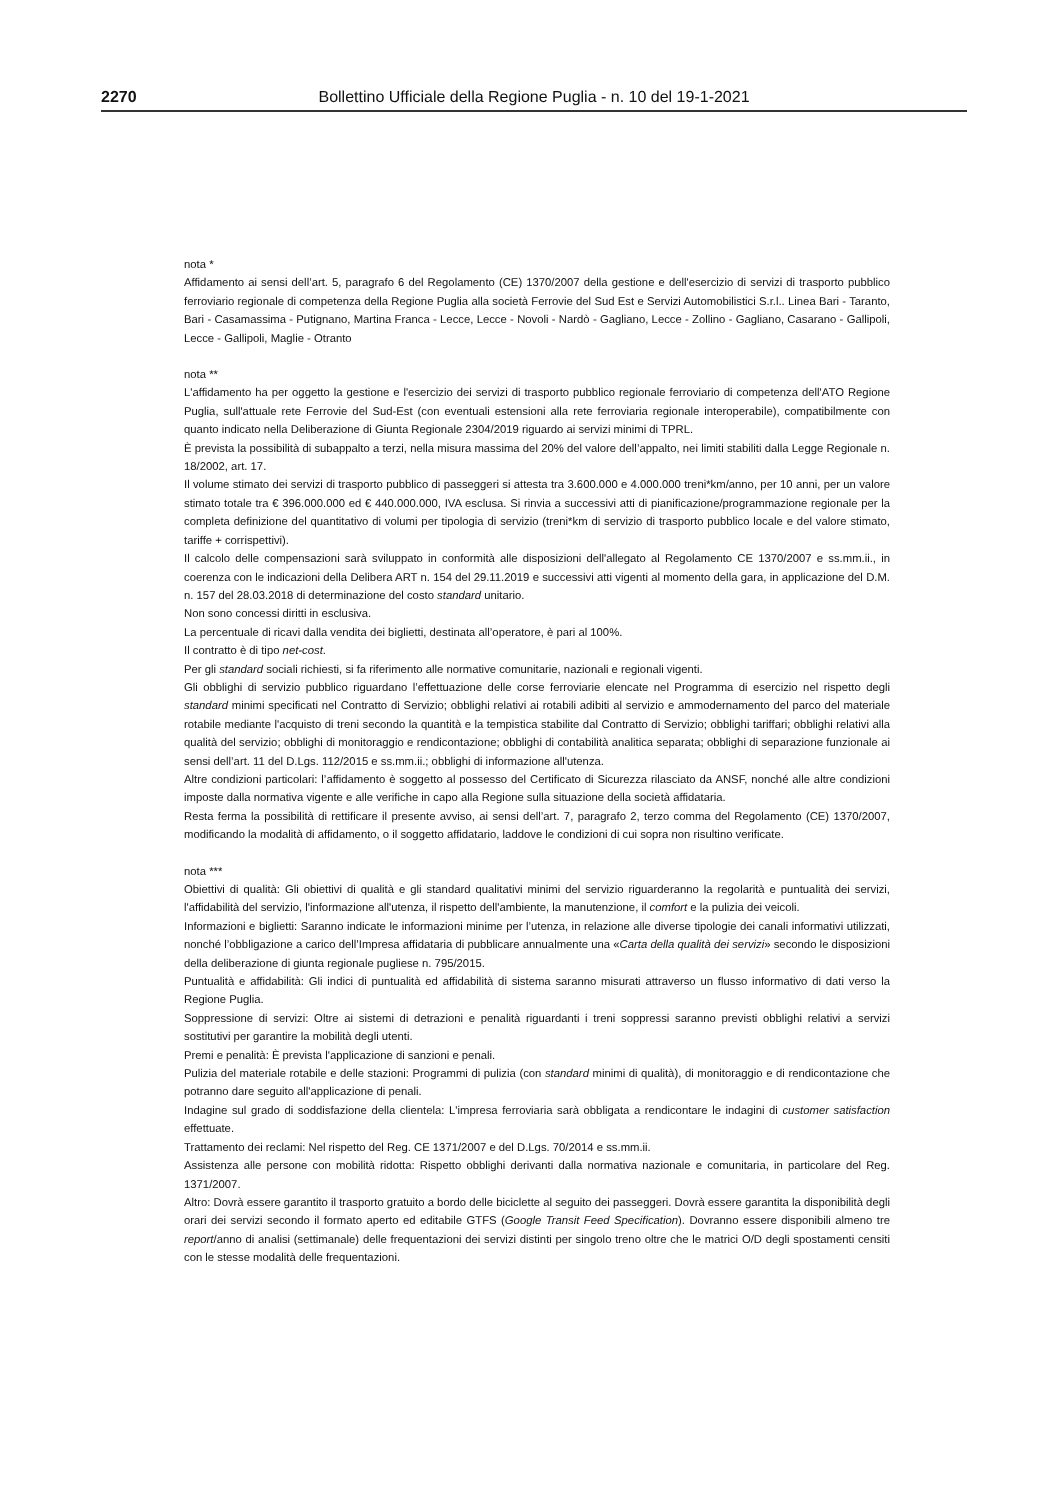2270 Bollettino Ufficiale della Regione Puglia - n. 10 del 19-1-2021
nota *
Affidamento ai sensi dell’art. 5, paragrafo 6 del Regolamento (CE) 1370/2007 della gestione e dell'esercizio di servizi di trasporto pubblico ferroviario regionale di competenza della Regione Puglia alla società Ferrovie del Sud Est e Servizi Automobilistici S.r.l.. Linea Bari - Taranto, Bari - Casamassima - Putignano, Martina Franca - Lecce, Lecce - Novoli - Nardò - Gagliano, Lecce - Zollino - Gagliano, Casarano - Gallipoli, Lecce - Gallipoli, Maglie - Otranto
nota **
L'affidamento ha per oggetto la gestione e l'esercizio dei servizi di trasporto pubblico regionale ferroviario di competenza dell'ATO Regione Puglia, sull'attuale rete Ferrovie del Sud-Est (con eventuali estensioni alla rete ferroviaria regionale interoperabile), compatibilmente con quanto indicato nella Deliberazione di Giunta Regionale 2304/2019 riguardo ai servizi minimi di TPRL.
È prevista la possibilità di subappalto a terzi, nella misura massima del 20% del valore dell’appalto, nei limiti stabiliti dalla Legge Regionale n. 18/2002, art. 17.
Il volume stimato dei servizi di trasporto pubblico di passeggeri si attesta tra 3.600.000 e 4.000.000 treni*km/anno, per 10 anni, per un valore stimato totale tra € 396.000.000 ed € 440.000.000, IVA esclusa. Si rinvia a successivi atti di pianificazione/programmazione regionale per la completa definizione del quantitativo di volumi per tipologia di servizio (treni*km di servizio di trasporto pubblico locale e del valore stimato, tariffe + corrispettivi).
Il calcolo delle compensazioni sarà sviluppato in conformità alle disposizioni dell'allegato al Regolamento CE 1370/2007 e ss.mm.ii., in coerenza con le indicazioni della Delibera ART n. 154 del 29.11.2019 e successivi atti vigenti al momento della gara, in applicazione del D.M. n. 157 del 28.03.2018 di determinazione del costo standard unitario.
Non sono concessi diritti in esclusiva.
La percentuale di ricavi dalla vendita dei biglietti, destinata all’operatore, è pari al 100%.
Il contratto è di tipo net-cost.
Per gli standard sociali richiesti, si fa riferimento alle normative comunitarie, nazionali e regionali vigenti.
Gli obblighi di servizio pubblico riguardano l’effettuazione delle corse ferroviarie elencate nel Programma di esercizio nel rispetto degli standard minimi specificati nel Contratto di Servizio; obblighi relativi ai rotabili adibiti al servizio e ammodernamento del parco del materiale rotabile mediante l'acquisto di treni secondo la quantità e la tempistica stabilite dal Contratto di Servizio; obblighi tariffari; obblighi relativi alla qualità del servizio; obblighi di monitoraggio e rendicontazione; obblighi di contabilità analitica separata; obblighi di separazione funzionale ai sensi dell’art. 11 del D.Lgs. 112/2015 e ss.mm.ii.; obblighi di informazione all'utenza.
Altre condizioni particolari: l’affidamento è soggetto al possesso del Certificato di Sicurezza rilasciato da ANSF, nonché alle altre condizioni imposte dalla normativa vigente e alle verifiche in capo alla Regione sulla situazione della società affidataria.
Resta ferma la possibilità di rettificare il presente avviso, ai sensi dell’art. 7, paragrafo 2, terzo comma del Regolamento (CE) 1370/2007, modificando la modalità di affidamento, o il soggetto affidatario, laddove le condizioni di cui sopra non risultino verificate.
nota ***
Obiettivi di qualità: Gli obiettivi di qualità e gli standard qualitativi minimi del servizio riguarderanno la regolarità e puntualità dei servizi, l'affidabilità del servizio, l'informazione all'utenza, il rispetto dell'ambiente, la manutenzione, il comfort e la pulizia dei veicoli.
Informazioni e biglietti: Saranno indicate le informazioni minime per l’utenza, in relazione alle diverse tipologie dei canali informativi utilizzati, nonché l’obbligazione a carico dell’Impresa affidataria di pubblicare annualmente una «Carta della qualità dei servizi» secondo le disposizioni della deliberazione di giunta regionale pugliese n. 795/2015.
Puntualità e affidabilità: Gli indici di puntualità ed affidabilità di sistema saranno misurati attraverso un flusso informativo di dati verso la Regione Puglia.
Soppressione di servizi: Oltre ai sistemi di detrazioni e penalità riguardanti i treni soppressi saranno previsti obblighi relativi a servizi sostitutivi per garantire la mobilità degli utenti.
Premi e penalità: È prevista l'applicazione di sanzioni e penali.
Pulizia del materiale rotabile e delle stazioni: Programmi di pulizia (con standard minimi di qualità), di monitoraggio e di rendicontazione che potranno dare seguito all'applicazione di penali.
Indagine sul grado di soddisfazione della clientela: L'impresa ferroviaria sarà obbligata a rendicontare le indagini di customer satisfaction effettuate.
Trattamento dei reclami: Nel rispetto del Reg. CE 1371/2007 e del D.Lgs. 70/2014 e ss.mm.ii.
Assistenza alle persone con mobilità ridotta: Rispetto obblighi derivanti dalla normativa nazionale e comunitaria, in particolare del Reg. 1371/2007.
Altro: Dovrà essere garantito il trasporto gratuito a bordo delle biciclette al seguito dei passeggeri. Dovrà essere garantita la disponibilità degli orari dei servizi secondo il formato aperto ed editabile GTFS (Google Transit Feed Specification). Dovranno essere disponibili almeno tre report/anno di analisi (settimanale) delle frequentazioni dei servizi distinti per singolo treno oltre che le matrici O/D degli spostamenti censiti con le stesse modalità delle frequentazioni.